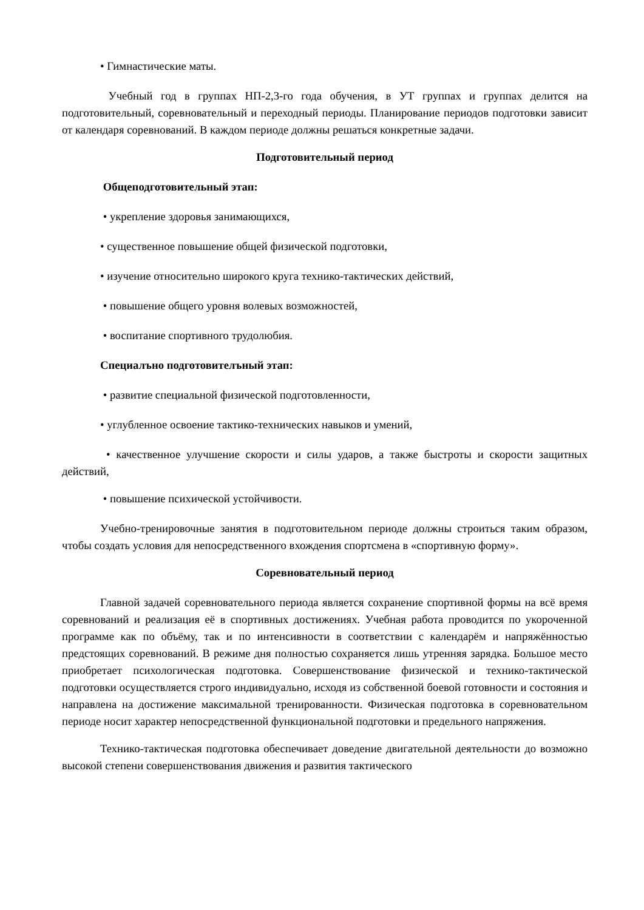• Гимнастические маты.
Учебный год в группах НП-2,3-го года обучения, в УТ группах и группах делится на подготовительный, соревновательный и переходный периоды. Планирование периодов подготовки зависит от календаря соревнований. В каждом периоде должны решаться конкретные задачи.
Подготовительный период
Общеподготовительный этап:
• укрепление здоровья занимающихся,
• существенное повышение общей физической подготовки,
• изучение относительно широкого круга технико-тактических действий,
• повышение общего уровня волевых возможностей,
• воспитание спортивного трудолюбия.
Специалъно подготовителъный этап:
• развитие специальной физической подготовленности,
• углубленное освоение тактико-технических навыков и умений,
• качественное улучшение скорости и силы ударов, а также быстроты и скорости защитных действий,
• повышение психической устойчивости.
Учебно-тренировочные занятия в подготовительном периоде должны строиться таким образом, чтобы создать условия для непосредственного вхождения спортсмена в «спортивную форму».
Соревновательный период
Главной задачей соревновательного периода является сохранение спортивной формы на всё время соревнований и реализация её в спортивных достижениях. Учебная работа проводится по укороченной программе как по объёму, так и по интенсивности в соответствии с календарём и напряжённостью предстоящих соревнований. В режиме дня полностью сохраняется лишь утренняя зарядка. Большое место приобретает психологическая подготовка. Совершенствование физической и технико-тактической подготовки осуществляется строго индивидуально, исходя из собственной боевой готовности и состояния и направлена на достижение максимальной тренированности. Физическая подготовка в соревновательном периоде носит характер непосредственной функциональной подготовки и предельного напряжения.
Технико-тактическая подготовка обеспечивает доведение двигательной деятельности до возможно высокой степени совершенствования движения и развития тактического